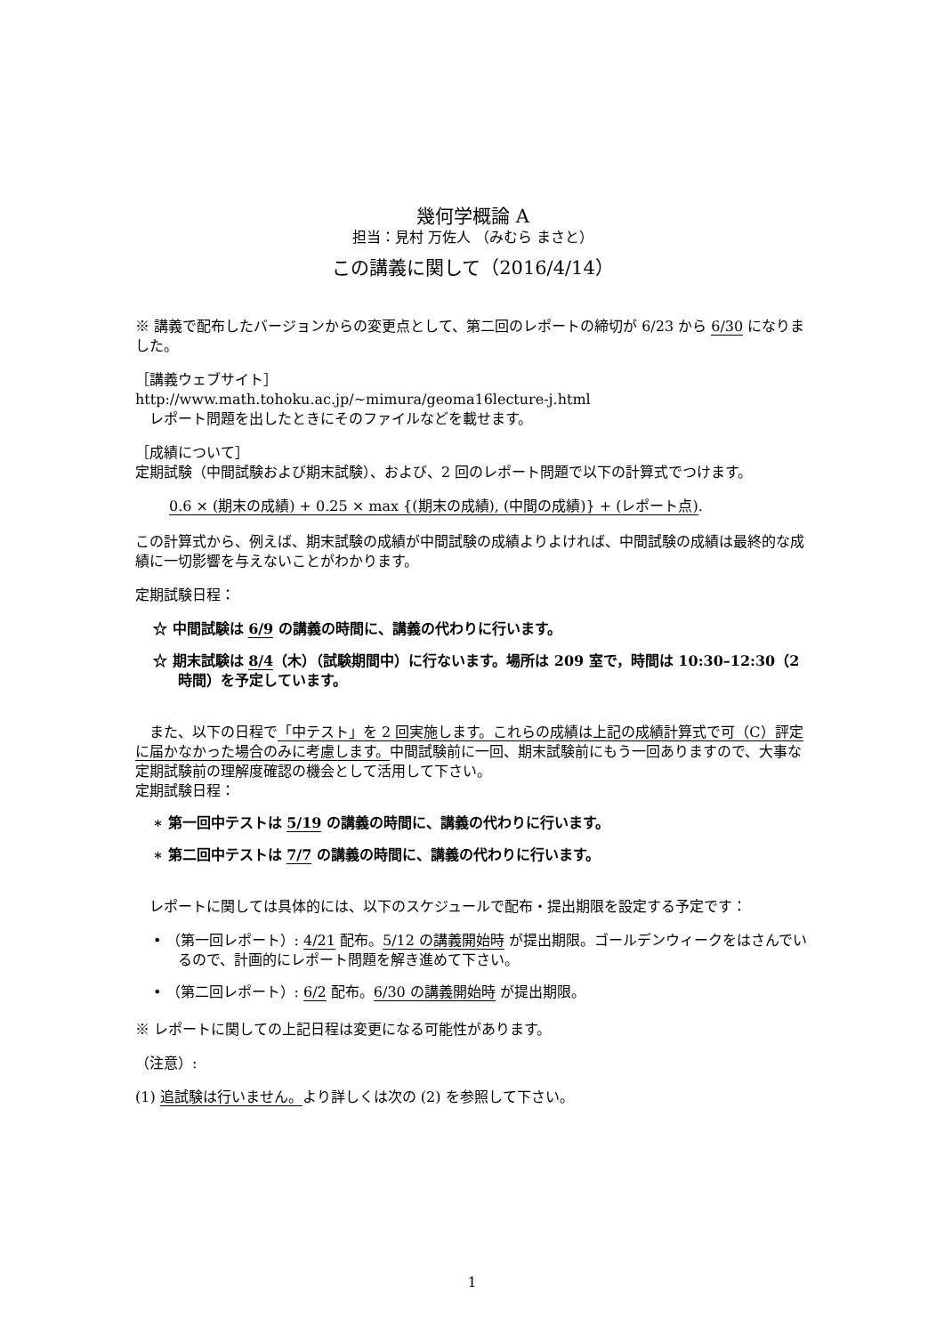幾何学概論 A
担当：見村 万佐人 （みむら まさと）
この講義に関して（2016/4/14）
※ 講義で配布したバージョンからの変更点として、第二回のレポートの締切が 6/23 から 6/30 になりました。
［講義ウェブサイト］
http://www.math.tohoku.ac.jp/~mimura/geoma16lecture-j.html
　レポート問題を出したときにそのファイルなどを載せます。
［成績について］
定期試験（中間試験および期末試験）、および、2 回のレポート問題で以下の計算式でつけます。
0.6 × (期末の成績) + 0.25 × max {(期末の成績), (中間の成績)} + (レポート点).
この計算式から、例えば、期末試験の成績が中間試験の成績よりよければ、中間試験の成績は最終的な成績に一切影響を与えないことがわかります。
定期試験日程：
☆ 中間試験は 6/9 の講義の時間に、講義の代わりに行います。
☆ 期末試験は 8/4（木）（試験期間中）に行ないます。場所は 209 室で，時間は 10:30–12:30（2 時間）を予定しています。
　また、以下の日程で「中テスト」を 2 回実施します。これらの成績は上記の成績計算式で可（C）評定に届かなかった場合のみに考慮します。中間試験前に一回、期末試験前にもう一回ありますので、大事な定期試験前の理解度確認の機会として活用して下さい。
定期試験日程：
∗ 第一回中テストは 5/19 の講義の時間に、講義の代わりに行います。
∗ 第二回中テストは 7/7 の講義の時間に、講義の代わりに行います。
　レポートに関しては具体的には、以下のスケジュールで配布・提出期限を設定する予定です：
• （第一回レポート）: 4/21 配布。5/12 の講義開始時 が提出期限。ゴールデンウィークをはさんでいるので、計画的にレポート問題を解き進めて下さい。
• （第二回レポート）: 6/2 配布。6/30 の講義開始時 が提出期限。
※ レポートに関しての上記日程は変更になる可能性があります。
（注意）:
(1) 追試験は行いません。より詳しくは次の (2) を参照して下さい。
1